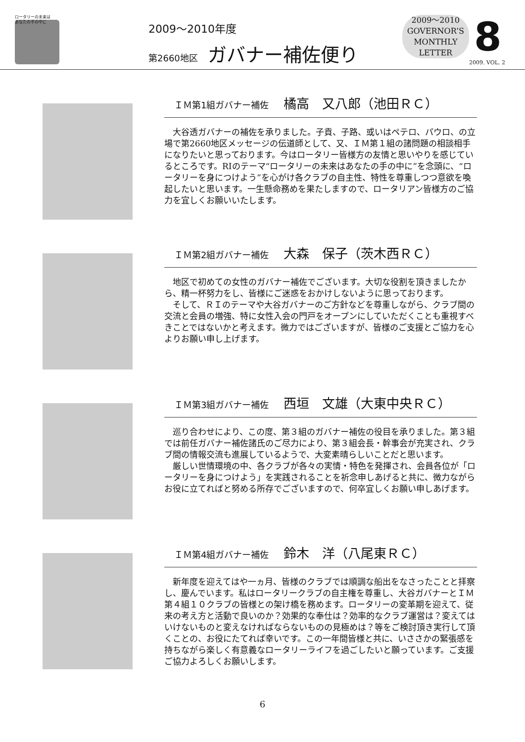ロータリーの未来は
あなたの手の中に
2009～2010年度
第2660地区 ガバナー補佐便り
2009～2010
GOVERNOR’S
MONTHLY
LETTER
8
2009. VOL. 2
ＩＭ第1組ガバナー補佐 橘高　又八郎（池田ＲＣ）
大谷透ガバナーの補佐を承りました。子貢、子路、或いはペテロ、パウロ、の立場で第2660地区メッセージの伝道師として、又、ＩＭ第１組の諸問題の相談相手になりたいと思っております。今はロータリー皆様方の友情と思いやりを感じているところです。RIのテーマ“ロータリーの未来はあなたの手の中に”を念頭に、“ロータリーを身につけよう”を心がけ各クラブの自主性、特性を尊重しつつ意欲を喚起したいと思います。一生懸命務めを果たしますので、ロータリアン皆様方のご協力を宜しくお願いいたします。
ＩＭ第2組ガバナー補佐 大森　保子（茨木西ＲＣ）
地区で初めての女性のガバナー補佐でございます。大切な役割を頂きましたから、精一杯努力をし、皆様にご迷惑をおかけしないように思っております。
そして、ＲＩのテーマや大谷ガバナーのご方針などを尊重しながら、クラブ間の交流と会員の増強、特に女性入会の門戸をオープンにしていただくことも重視すべきことではないかと考えます。微力ではございますが、皆様のご支援とご協力を心よりお願い申し上げます。
ＩＭ第3組ガバナー補佐 西垣　文雄（大東中央ＲＣ）
巡り合わせにより、この度、第３組のガバナー補佐の役目を承りました。第３組では前任ガバナー補佐諸氏のご尽力により、第３組会長・幹事会が充実され、クラブ間の情報交流も進展しているようで、大変素晴らしいことだと思います。
厳しい世情環境の中、各クラブが各々の実情・特色を発揮され、会員各位が「ロータリーを身につけよう」を実践されることを祈念申しあげると共に、微力ながらお役に立てればと努める所存でございますので、何卒宜しくお願い申しあげます。
ＩＭ第4組ガバナー補佐 鈴木　洋（八尾東ＲＣ）
新年度を迎えてはや一ヵ月、皆様のクラブでは順調な船出をなさったことと拝察し、慶んでいます。私はロータリークラブの自主権を尊重し、大谷ガバナーとＩＭ第４組１０クラブの皆様との架け橋を務めます。ロータリーの変革期を迎えて、従来の考え方と活動で良いのか？効果的な奉仕は？効率的なクラブ運営は？変えてはいけないものと変えなければならないものの見極めは？等をご検討頂き実行して頂くことの、お役にたてれば幸いです。この一年間皆様と共に、いささかの緊張感を持ちながら楽しく有意義なロータリーライフを過ごしたいと願っています。ご支援ご協力よろしくお願いします。
6